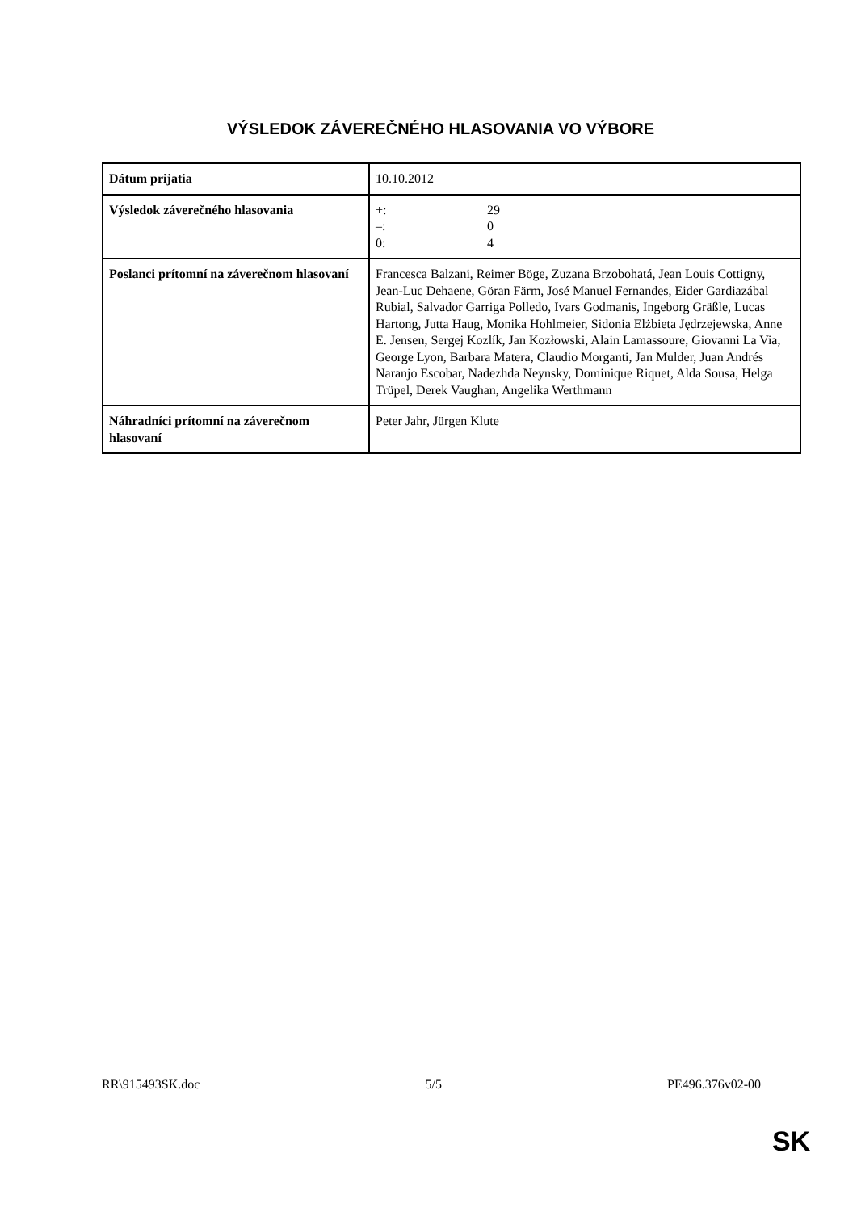VÝSLEDOK ZÁVEREČNÉHO HLASOVANIA VO VÝBORE
| Dátum prijatia | 10.10.2012 |
| Výsledok záverečného hlasovania | +: 29 –: 0 0: 4 |
| Poslanci prítomní na záverečnom hlasovaní | Francesca Balzani, Reimer Böge, Zuzana Brzobohatá, Jean Louis Cottigny, Jean-Luc Dehaene, Göran Färm, José Manuel Fernandes, Eider Gardiazábal Rubial, Salvador Garriga Polledo, Ivars Godmanis, Ingeborg Gräßle, Lucas Hartong, Jutta Haug, Monika Hohlmeier, Sidonia Elżbieta Jędrzejewska, Anne E. Jensen, Sergej Kozlík, Jan Kozłowski, Alain Lamassoure, Giovanni La Via, George Lyon, Barbara Matera, Claudio Morganti, Jan Mulder, Juan Andrés Naranjo Escobar, Nadezhda Neynsky, Dominique Riquet, Alda Sousa, Helga Trüpel, Derek Vaughan, Angelika Werthmann |
| Náhradníci prítomní na záverečnom hlasovaní | Peter Jahr, Jürgen Klute |
RR\915493SK.doc 5/5 PE496.376v02-00
SK